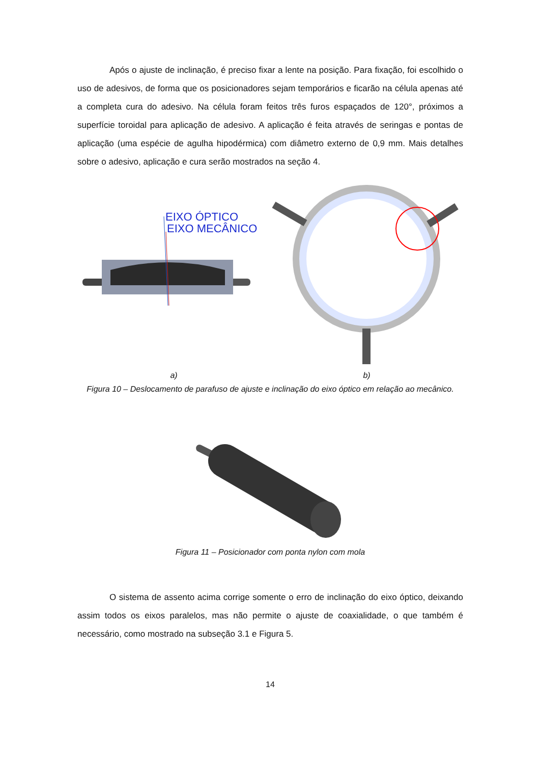Após o ajuste de inclinação, é preciso fixar a lente na posição. Para fixação, foi escolhido o uso de adesivos, de forma que os posicionadores sejam temporários e ficarão na célula apenas até a completa cura do adesivo. Na célula foram feitos três furos espaçados de 120°, próximos a superfície toroidal para aplicação de adesivo. A aplicação é feita através de seringas e pontas de aplicação (uma espécie de agulha hipodérmica) com diâmetro externo de 0,9 mm. Mais detalhes sobre o adesivo, aplicação e cura serão mostrados na seção 4.
EIXO ÓPTICO
EIXO MECÂNICO
a) b)
Figura 10 – Deslocamento de parafuso de ajuste e inclinação do eixo óptico em relação ao mecânico.
Figura 11 – Posicionador com ponta nylon com mola
O sistema de assento acima corrige somente o erro de inclinação do eixo óptico, deixando assim todos os eixos paralelos, mas não permite o ajuste de coaxialidade, o que também é necessário, como mostrado na subseção 3.1 e Figura 5.
14